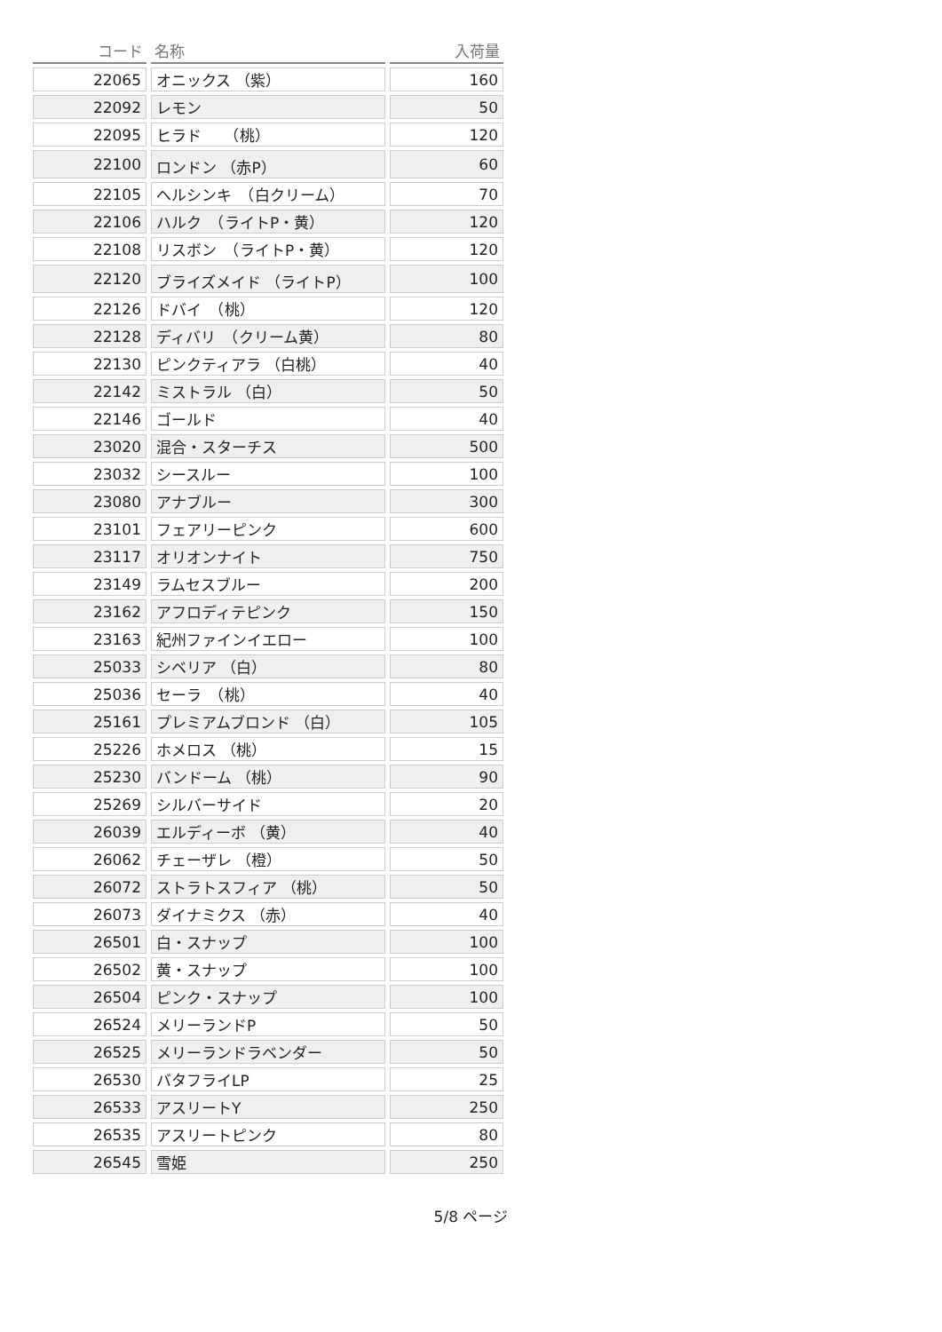| コード | 名称 | 入荷量 |
| --- | --- | --- |
| 22065 | オニックス （紫） | 160 |
| 22092 | レモン | 50 |
| 22095 | ヒラド （桃） | 120 |
| 22100 | ロンドン （赤P） | 60 |
| 22105 | ヘルシンキ （白クリーム） | 70 |
| 22106 | ハルク （ライトP・黄） | 120 |
| 22108 | リスボン （ライトP・黄） | 120 |
| 22120 | ブライズメイド （ライトP） | 100 |
| 22126 | ドバイ （桃） | 120 |
| 22128 | ディバリ （クリーム黄） | 80 |
| 22130 | ピンクティアラ （白桃） | 40 |
| 22142 | ミストラル （白） | 50 |
| 22146 | ゴールド | 40 |
| 23020 | 混合・スターチス | 500 |
| 23032 | シースルー | 100 |
| 23080 | アナブルー | 300 |
| 23101 | フェアリーピンク | 600 |
| 23117 | オリオンナイト | 750 |
| 23149 | ラムセスブルー | 200 |
| 23162 | アフロディテピンク | 150 |
| 23163 | 紀州ファインイエロー | 100 |
| 25033 | シベリア （白） | 80 |
| 25036 | セーラ （桃） | 40 |
| 25161 | プレミアムブロンド （白） | 105 |
| 25226 | ホメロス （桃） | 15 |
| 25230 | バンドーム （桃） | 90 |
| 25269 | シルバーサイド | 20 |
| 26039 | エルディーボ （黄） | 40 |
| 26062 | チェーザレ （橙） | 50 |
| 26072 | ストラトスフィア （桃） | 50 |
| 26073 | ダイナミクス （赤） | 40 |
| 26501 | 白・スナップ | 100 |
| 26502 | 黄・スナップ | 100 |
| 26504 | ピンク・スナップ | 100 |
| 26524 | メリーランドP | 50 |
| 26525 | メリーランドラベンダー | 50 |
| 26530 | バタフライLP | 25 |
| 26533 | アスリートY | 250 |
| 26535 | アスリートピンク | 80 |
| 26545 | 雪姫 | 250 |
5/8 ページ